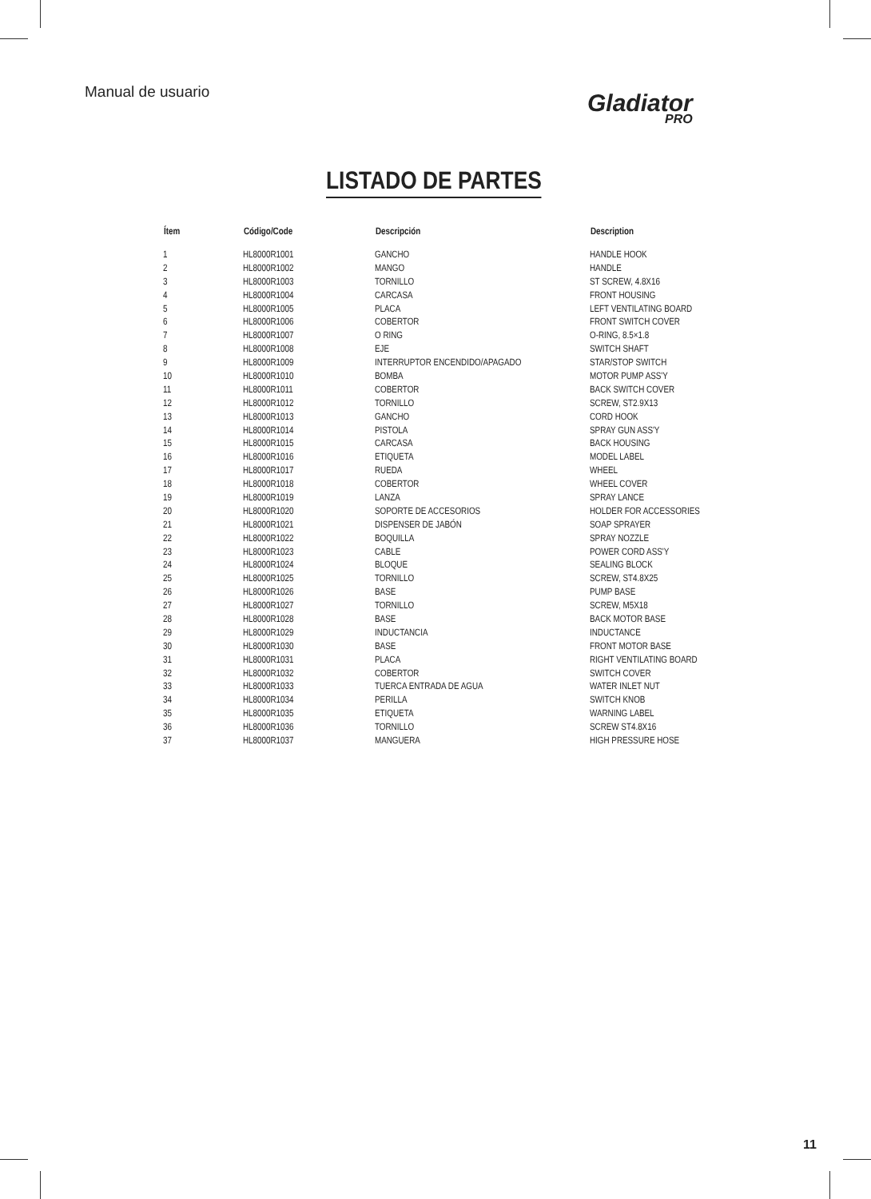Manual de usuario Gladiator
PRO
LISTADO DE PARTES
| Ítem | Código/Code | Descripción | Description |
| --- | --- | --- | --- |
| 1 | HL8000R1001 | GANCHO | HANDLE HOOK |
| 2 | HL8000R1002 | MANGO | HANDLE |
| 3 | HL8000R1003 | TORNILLO | ST SCREW, 4.8X16 |
| 4 | HL8000R1004 | CARCASA | FRONT HOUSING |
| 5 | HL8000R1005 | PLACA | LEFT VENTILATING BOARD |
| 6 | HL8000R1006 | COBERTOR | FRONT SWITCH COVER |
| 7 | HL8000R1007 | O RING | O-RING, 8.5×1.8 |
| 8 | HL8000R1008 | EJE | SWITCH SHAFT |
| 9 | HL8000R1009 | INTERRUPTOR ENCENDIDO/APAGADO | STAR/STOP SWITCH |
| 10 | HL8000R1010 | BOMBA | MOTOR PUMP ASS'Y |
| 11 | HL8000R1011 | COBERTOR | BACK SWITCH COVER |
| 12 | HL8000R1012 | TORNILLO | SCREW, ST2.9X13 |
| 13 | HL8000R1013 | GANCHO | CORD HOOK |
| 14 | HL8000R1014 | PISTOLA | SPRAY GUN ASS'Y |
| 15 | HL8000R1015 | CARCASA | BACK HOUSING |
| 16 | HL8000R1016 | ETIQUETA | MODEL LABEL |
| 17 | HL8000R1017 | RUEDA | WHEEL |
| 18 | HL8000R1018 | COBERTOR | WHEEL COVER |
| 19 | HL8000R1019 | LANZA | SPRAY LANCE |
| 20 | HL8000R1020 | SOPORTE DE ACCESORIOS | HOLDER FOR ACCESSORIES |
| 21 | HL8000R1021 | DISPENSER DE JABÓN | SOAP SPRAYER |
| 22 | HL8000R1022 | BOQUILLA | SPRAY NOZZLE |
| 23 | HL8000R1023 | CABLE | POWER CORD ASS'Y |
| 24 | HL8000R1024 | BLOQUE | SEALING BLOCK |
| 25 | HL8000R1025 | TORNILLO | SCREW, ST4.8X25 |
| 26 | HL8000R1026 | BASE | PUMP BASE |
| 27 | HL8000R1027 | TORNILLO | SCREW, M5X18 |
| 28 | HL8000R1028 | BASE | BACK MOTOR BASE |
| 29 | HL8000R1029 | INDUCTANCIA | INDUCTANCE |
| 30 | HL8000R1030 | BASE | FRONT MOTOR BASE |
| 31 | HL8000R1031 | PLACA | RIGHT VENTILATING BOARD |
| 32 | HL8000R1032 | COBERTOR | SWITCH COVER |
| 33 | HL8000R1033 | TUERCA ENTRADA DE AGUA | WATER INLET NUT |
| 34 | HL8000R1034 | PERILLA | SWITCH KNOB |
| 35 | HL8000R1035 | ETIQUETA | WARNING LABEL |
| 36 | HL8000R1036 | TORNILLO | SCREW ST4.8X16 |
| 37 | HL8000R1037 | MANGUERA | HIGH PRESSURE HOSE |
11